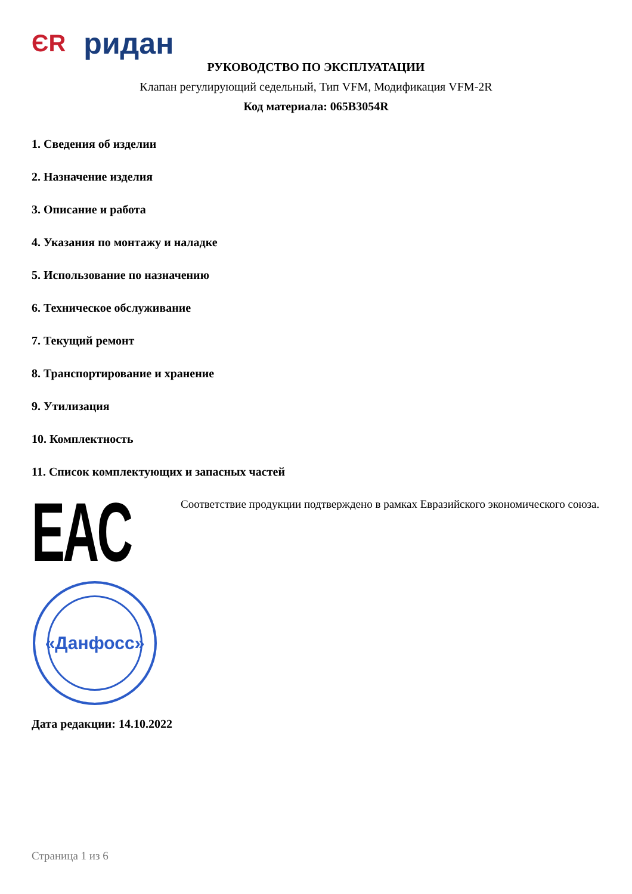ЄR ридан
РУКОВОДСТВО ПО ЭКСПЛУАТАЦИИ
Клапан регулирующий седельный, Тип VFM, Модификация VFM-2R
Код материала: 065B3054R
1. Сведения об изделии
2. Назначение изделия
3. Описание и работа
4. Указания по монтажу и наладке
5. Использование по назначению
6. Техническое обслуживание
7. Текущий ремонт
8. Транспортирование и хранение
9. Утилизация
10. Комплектность
11. Список комплектующих и запасных частей
EAC
Соответствие продукции подтверждено в рамках Евразийского экономического союза.
«Данфосс»
Дата редакции: 14.10.2022
Страница 1 из 6